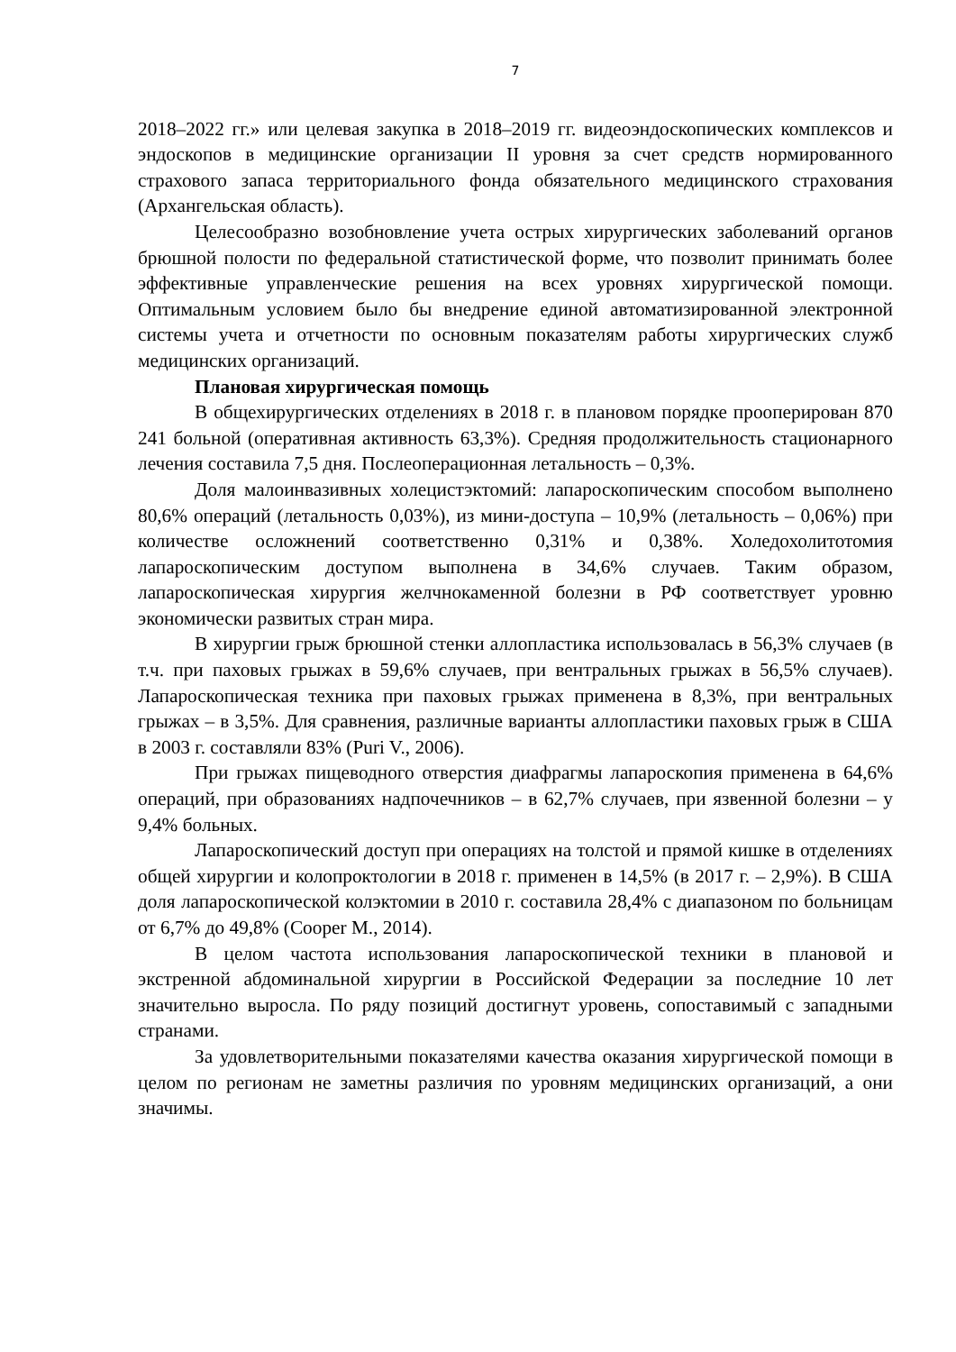7
2018–2022 гг.» или целевая закупка в 2018–2019 гг. видеоэндоскопических комплексов и эндоскопов в медицинские организации II уровня за счет средств нормированного страхового запаса территориального фонда обязательного медицинского страхования (Архангельская область).
Целесообразно возобновление учета острых хирургических заболеваний органов брюшной полости по федеральной статистической форме, что позволит принимать более эффективные управленческие решения на всех уровнях хирургической помощи. Оптимальным условием было бы внедрение единой автоматизированной электронной системы учета и отчетности по основным показателям работы хирургических служб медицинских организаций.
Плановая хирургическая помощь
В общехирургических отделениях в 2018 г. в плановом порядке прооперирован 870 241 больной (оперативная активность 63,3%). Средняя продолжительность стационарного лечения составила 7,5 дня. Послеоперационная летальность – 0,3%.
Доля малоинвазивных холецистэктомий: лапароскопическим способом выполнено 80,6% операций (летальность 0,03%), из мини-доступа – 10,9% (летальность – 0,06%) при количестве осложнений соответственно 0,31% и 0,38%. Холедохолитотомия лапароскопическим доступом выполнена в 34,6% случаев. Таким образом, лапароскопическая хирургия желчнокаменной болезни в РФ соответствует уровню экономически развитых стран мира.
В хирургии грыж брюшной стенки аллопластика использовалась в 56,3% случаев (в т.ч. при паховых грыжах в 59,6% случаев, при вентральных грыжах в 56,5% случаев). Лапароскопическая техника при паховых грыжах применена в 8,3%, при вентральных грыжах – в 3,5%. Для сравнения, различные варианты аллопластики паховых грыж в США в 2003 г. составляли 83% (Puri V., 2006).
При грыжах пищеводного отверстия диафрагмы лапароскопия применена в 64,6% операций, при образованиях надпочечников – в 62,7% случаев, при язвенной болезни – у 9,4% больных.
Лапароскопический доступ при операциях на толстой и прямой кишке в отделениях общей хирургии и колопроктологии в 2018 г. применен в 14,5% (в 2017 г. – 2,9%). В США доля лапароскопической колэктомии в 2010 г. составила 28,4% с диапазоном по больницам от 6,7% до 49,8% (Cooper M., 2014).
В целом частота использования лапароскопической техники в плановой и экстренной абдоминальной хирургии в Российской Федерации за последние 10 лет значительно выросла. По ряду позиций достигнут уровень, сопоставимый с западными странами.
За удовлетворительными показателями качества оказания хирургической помощи в целом по регионам не заметны различия по уровням медицинских организаций, а они значимы.